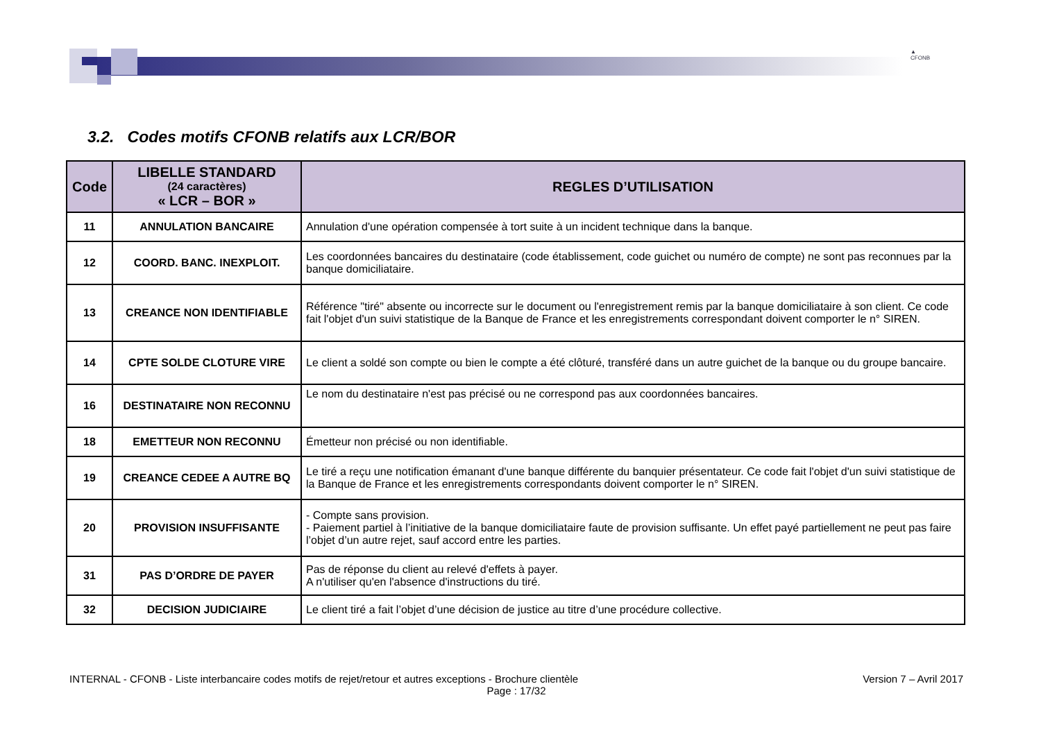▲
CFONB
3.2. Codes motifs CFONB relatifs aux LCR/BOR
| Code | LIBELLE STANDARD (24 caractères) « LCR – BOR » | REGLES D’UTILISATION |
| --- | --- | --- |
| 11 | ANNULATION BANCAIRE | Annulation d'une opération compensée à tort suite à un incident technique dans la banque. |
| 12 | COORD. BANC. INEXPLOIT. | Les coordonnées bancaires du destinataire (code établissement, code guichet ou numéro de compte) ne sont pas reconnues par la banque domiciliataire. |
| 13 | CREANCE NON IDENTIFIABLE | Référence "tiré" absente ou incorrecte sur le document ou l'enregistrement remis par la banque domiciliataire à son client. Ce code fait l'objet d'un suivi statistique de la Banque de France et les enregistrements correspondant doivent comporter le n° SIREN. |
| 14 | CPTE SOLDE CLOTURE VIRE | Le client a soldé son compte ou bien le compte a été clôturé, transféré dans un autre guichet de la banque ou du groupe bancaire. |
| 16 | DESTINATAIRE NON RECONNU | Le nom du destinataire n'est pas précisé ou ne correspond pas aux coordonnées bancaires. |
| 18 | EMETTEUR NON RECONNU | Émetteur non précisé ou non identifiable. |
| 19 | CREANCE CEDEE A AUTRE BQ | Le tiré a reçu une notification émanant d'une banque différente du banquier présentateur. Ce code fait l'objet d'un suivi statistique de la Banque de France et les enregistrements correspondants doivent comporter le n° SIREN. |
| 20 | PROVISION INSUFFISANTE | - Compte sans provision. - Paiement partiel à l’initiative de la banque domiciliataire faute de provision suffisante. Un effet payé partiellement ne peut pas faire l’objet d’un autre rejet, sauf accord entre les parties. |
| 31 | PAS D’ORDRE DE PAYER | Pas de réponse du client au relevé d'effets à payer. A n'utiliser qu'en l'absence d'instructions du tiré. |
| 32 | DECISION JUDICIAIRE | Le client tiré a fait l’objet d’une décision de justice au titre d’une procédure collective. |
INTERNAL - CFONB - Liste interbancaire codes motifs de rejet/retour et autres exceptions - Brochure clientèle Version 7 – Avril 2017
Page : 17/32